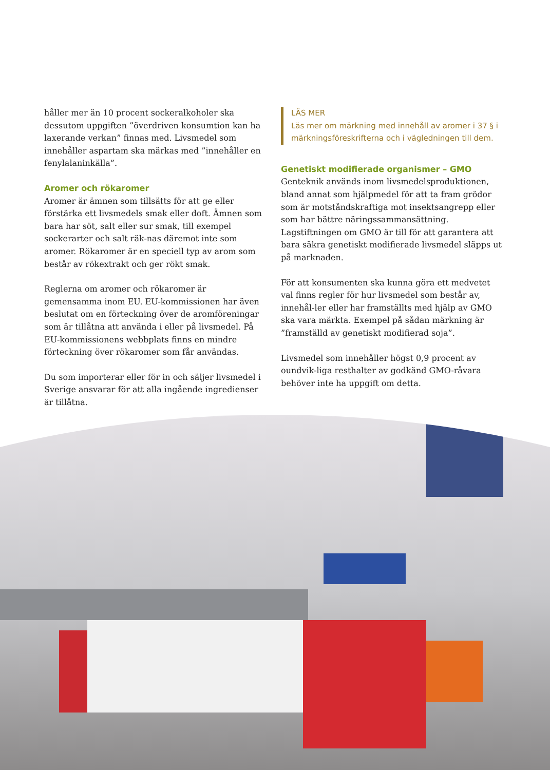håller mer än 10 procent sockeralkoholer ska dessutom uppgiften ”överdriven konsumtion kan ha laxerande verkan” finnas med. Livsmedel som innehåller aspartam ska märkas med ”innehåller en fenylalaninkälla”.
Aromer och rökaromer
Aromer är ämnen som tillsätts för att ge eller förstärka ett livsmedels smak eller doft. Ämnen som bara har söt, salt eller sur smak, till exempel sockerarter och salt räk-nas däremot inte som aromer. Rökaromer är en speciell typ av arom som består av rökextrakt och ger rökt smak.
Reglerna om aromer och rökaromer är gemensamma inom EU. EU-kommissionen har även beslutat om en förteckning över de aromföreningar som är tillåtna att använda i eller på livsmedel. På EU-kommissionens webbplats finns en mindre förteckning över rökaromer som får användas.
Du som importerar eller för in och säljer livsmedel i Sverige ansvarar för att alla ingående ingredienser är tillåtna.
LÄS MER
Läs mer om märkning med innehåll av aromer i 37 § i märkningsföreskrifterna och i vägledningen till dem.
Genetiskt modifierade organismer – GMO
Genteknik används inom livsmedelsproduktionen, bland annat som hjälpmedel för att ta fram grödor som är motståndskraftiga mot insektsangrepp eller som har bättre näringssammansättning. Lagstiftningen om GMO är till för att garantera att bara säkra genetiskt modifierade livsmedel släpps ut på marknaden.
För att konsumenten ska kunna göra ett medvetet val finns regler för hur livsmedel som består av, innehål-ler eller har framställts med hjälp av GMO ska vara märkta. Exempel på sådan märkning är ”framställd av genetiskt modifierad soja”.
Livsmedel som innehåller högst 0,9 procent av oundvik-liga resthalter av godkänd GMO-råvara behöver inte ha uppgift om detta.